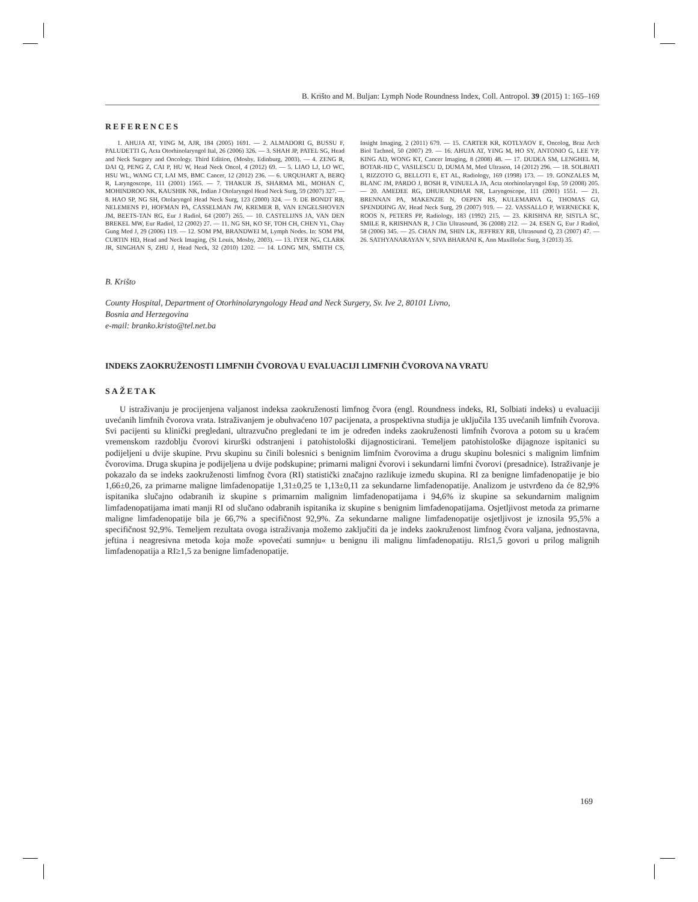B. Krišto and M. Buljan: Lymph Node Roundness Index, Coll. Antropol. 39 (2015) 1: 165–169
REFERENCES
1. AHUJA AT, YING M, AJR, 184 (2005) 1691. — 2. ALMADORI G, BUSSU F, PALUDETTI G, Acta Otorhinolaryngol Ital, 26 (2006) 326. — 3. SHAH JP, PATEL SG, Head and Neck Surgery and Oncology. Third Edition, (Mosby, Edinburg, 2003). — 4. ZENG R, DAI Q, PENG Z, CAI P, HU W, Head Neck Oncol, 4 (2012) 69. — 5. LIAO LJ, LO WC, HSU WL, WANG CT, LAI MS, BMC Cancer, 12 (2012) 236. — 6. URQUHART A, BERQ R, Laryngoscope, 111 (2001) 1565. — 7. THAKUR JS, SHARMA ML, MOHAN C, MOHINDROO NK, KAUSHIK NK, Indian J Otolaryngol Head Neck Surg, 59 (2007) 327. — 8. HAO SP, NG SH, Otolaryngol Head Neck Surg, 123 (2000) 324. — 9. DE BONDT RB, NELEMENS PJ, HOFMAN PA, CASSELMAN JW, KREMER B, VAN ENGELSHOVEN JM, BEETS-TAN RG, Eur J Radiol, 64 (2007) 265. — 10. CASTELIJNS JA, VAN DEN BREKEL MW, Eur Radiol, 12 (2002) 27. — 11. NG SH, KO SF, TOH CH, CHEN YL, Chay Gung Med J, 29 (2006) 119. — 12. SOM PM, BRANDWEI M, Lymph Nodes. In: SOM PM, CURTIN HD, Head and Neck Imaging, (St Louis, Mosby, 2003). — 13. IYER NG, CLARK JR, SINGHAN S, ZHU J, Head Neck, 32 (2010) 1202. — 14. LONG MN, SMITH CS, Insight Imaging, 2 (2011) 679. — 15. CARTER KR, KOTLYAOV E, Oncolog, Braz Arch Biol Tachnol, 50 (2007) 29. — 16. AHUJA AT, YING M, HO SY, ANTONIO G, LEE YP, KING AD, WONG KT, Cancer Imaging, 8 (2008) 48. — 17. DUDEA SM, LENGHEL M, BOTAR-JID C, VASILESCU D, DUMA M, Med Ultrason, 14 (2012) 296. — 18. SOLBIATI I, RIZZOTO G, BELLOTI E, ET AL, Radiology, 169 (1998) 173. — 19. GONZALES M, BLANC JM, PARDO J, BOSH R, VINUELA JA, Acta otorhinolaryngol Esp, 59 (2008) 205. — 20. AMEDEE RG, DHURANDHAR NR, Laryngoscope, 111 (2001) 1551. — 21. BRENNAN PA, MAKENZIE N, OEPEN RS, KULEMARVA G, THOMAS GJ, SPENDDING AV, Head Neck Surg, 29 (2007) 919. — 22. VASSALLO P, WERNECKE K, ROOS N, PETERS PP, Radiology, 183 (1992) 215. — 23. KRISHNA RP, SISTLA SC, SMILE R, KRISHNAN R, J Clin Ultrasound, 36 (2008) 212. — 24. ESEN G, Eur J Radiol, 58 (2006) 345. — 25. CHAN JM, SHIN LK, JEFFREY RB, Ultrasound Q, 23 (2007) 47. — 26. SATHYANARAYAN V, SIVA BHARANI K, Ann Maxillofac Surg, 3 (2013) 35.
B. Krišto
County Hospital, Department of Otorhinolaryngology Head and Neck Surgery, Sv. Ive 2, 80101 Livno,
Bosnia and Herzegovina
e-mail: branko.kristo@tel.net.ba
INDEKS ZAOKRUŽENOSTI LIMFNIH ČVOROVA U EVALUACIJI LIMFNIH ČVOROVA NA VRATU
SAŽETAK
U istraživanju je procijenjena valjanost indeksa zaokruženosti limfnog čvora (engl. Roundness indeks, RI, Solbiati indeks) u evaluaciji uvećanih limfnih čvorova vrata. Istraživanjem je obuhvaćeno 107 pacijenata, a prospektivna studija je uključila 135 uvećanih limfnih čvorova. Svi pacijenti su klinički pregledani, ultrazvučno pregledani te im je određen indeks zaokruženosti limfnih čvorova a potom su u kraćem vremenskom razdoblju čvorovi kirurški odstranjeni i patohistološki dijagnosticirani. Temeljem patohistološke dijagnoze ispitanici su podijeljeni u dvije skupine. Prvu skupinu su činili bolesnici s benignim limfnim čvorovima a drugu skupinu bolesnici s malignim limfnim čvorovima. Druga skupina je podijeljena u dvije podskupine; primarni maligni čvorovi i sekundarni limfni čvorovi (presadnice). Istraživanje je pokazalo da se indeks zaokruženosti limfnog čvora (RI) statistički značajno razlikuje između skupina. RI za benigne limfadenopatije je bio 1,66±0,26, za primarne maligne limfadenopatije 1,31±0,25 te 1,13±0,11 za sekundarne limfadenopatije. Analizom je ustvrđeno da će 82,9% ispitanika slučajno odabranih iz skupine s primarnim malignim limfadenopatijama i 94,6% iz skupine sa sekundarnim malignim limfadenopatijama imati manji RI od slučano odabranih ispitanika iz skupine s benignim limfadenopatijama. Osjetljivost metoda za primarne maligne limfadenopatije bila je 66,7% a specifičnost 92,9%. Za sekundarne maligne limfadenopatije osjetljivost je iznosila 95,5% a specifičnost 92,9%. Temeljem rezultata ovoga istraživanja možemo zaključiti da je indeks zaokruženost limfnog čvora valjana, jednostavna, jeftina i neagresivna metoda koja može »povećati sumnju« u benignu ili malignu limfadenopatiju. RI≤1,5 govori u prilog malignih limfadenopatija a RI≥1,5 za benigne limfadenopatije.
169